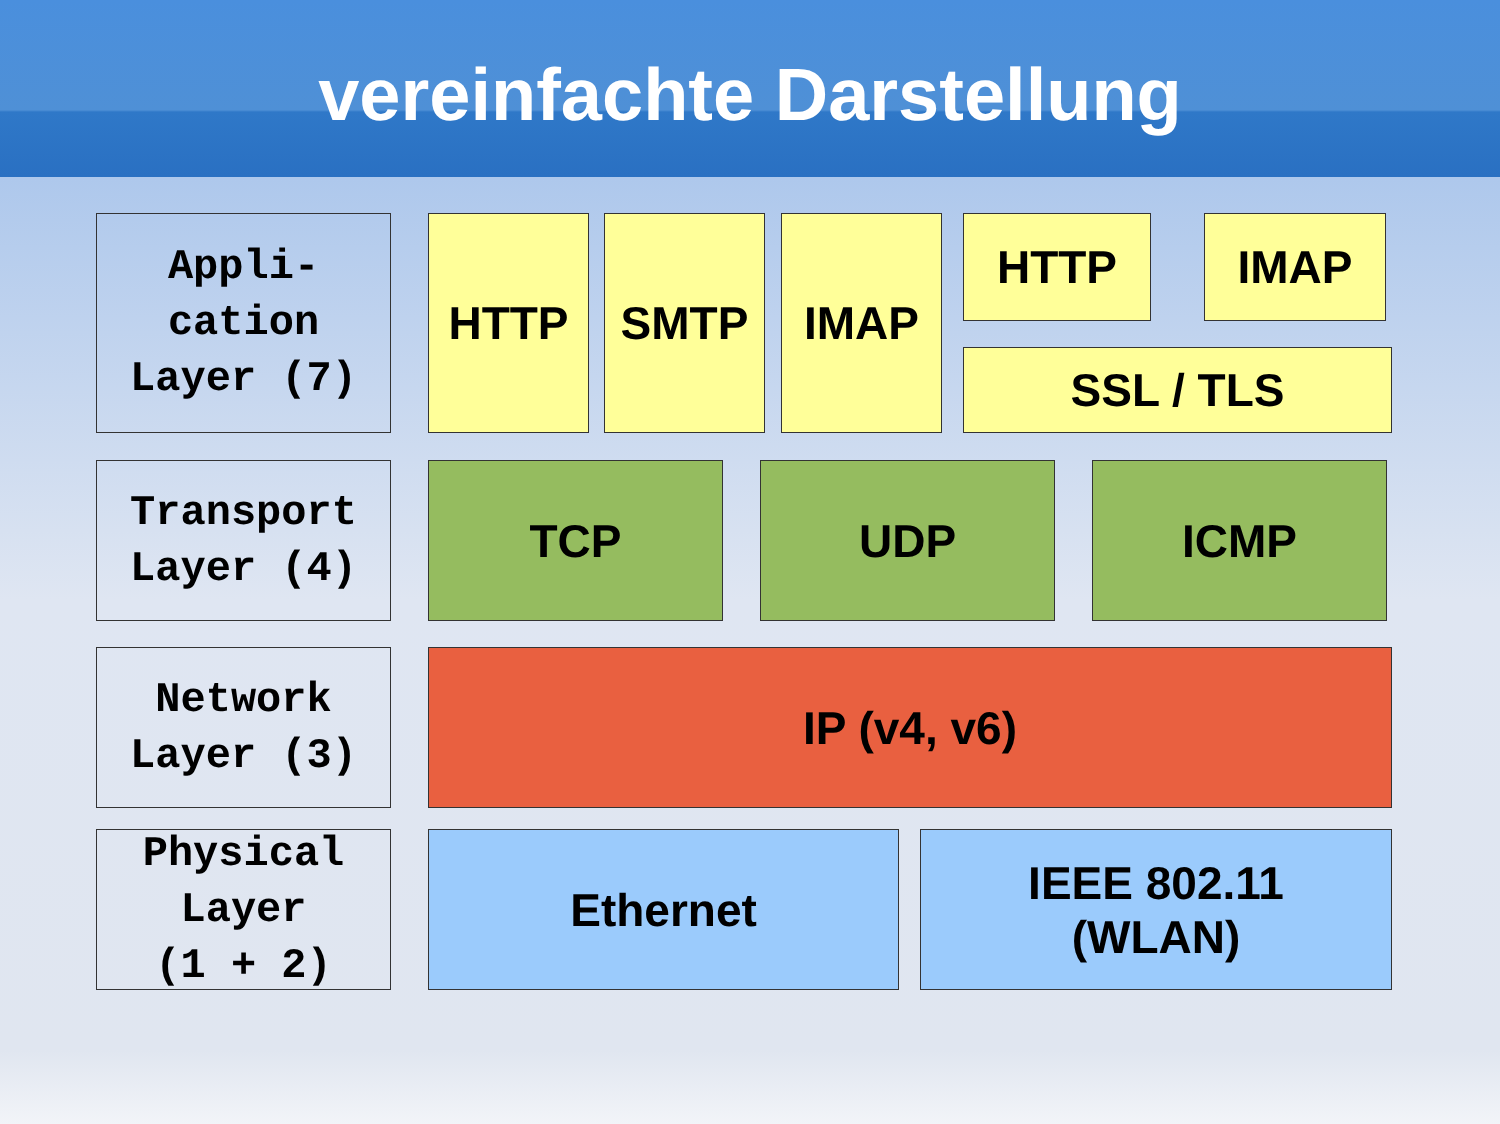vereinfachte Darstellung
Appli-
cation
Layer (7)
HTTP SMTP IMAP HTTP IMAP
SSL / TLS
Transport
Layer (4)
TCP UDP ICMP
Network
Layer (3)
IP (v4, v6)
Physical
Layer
(1 + 2)
Ethernet
IEEE 802.11
(WLAN)